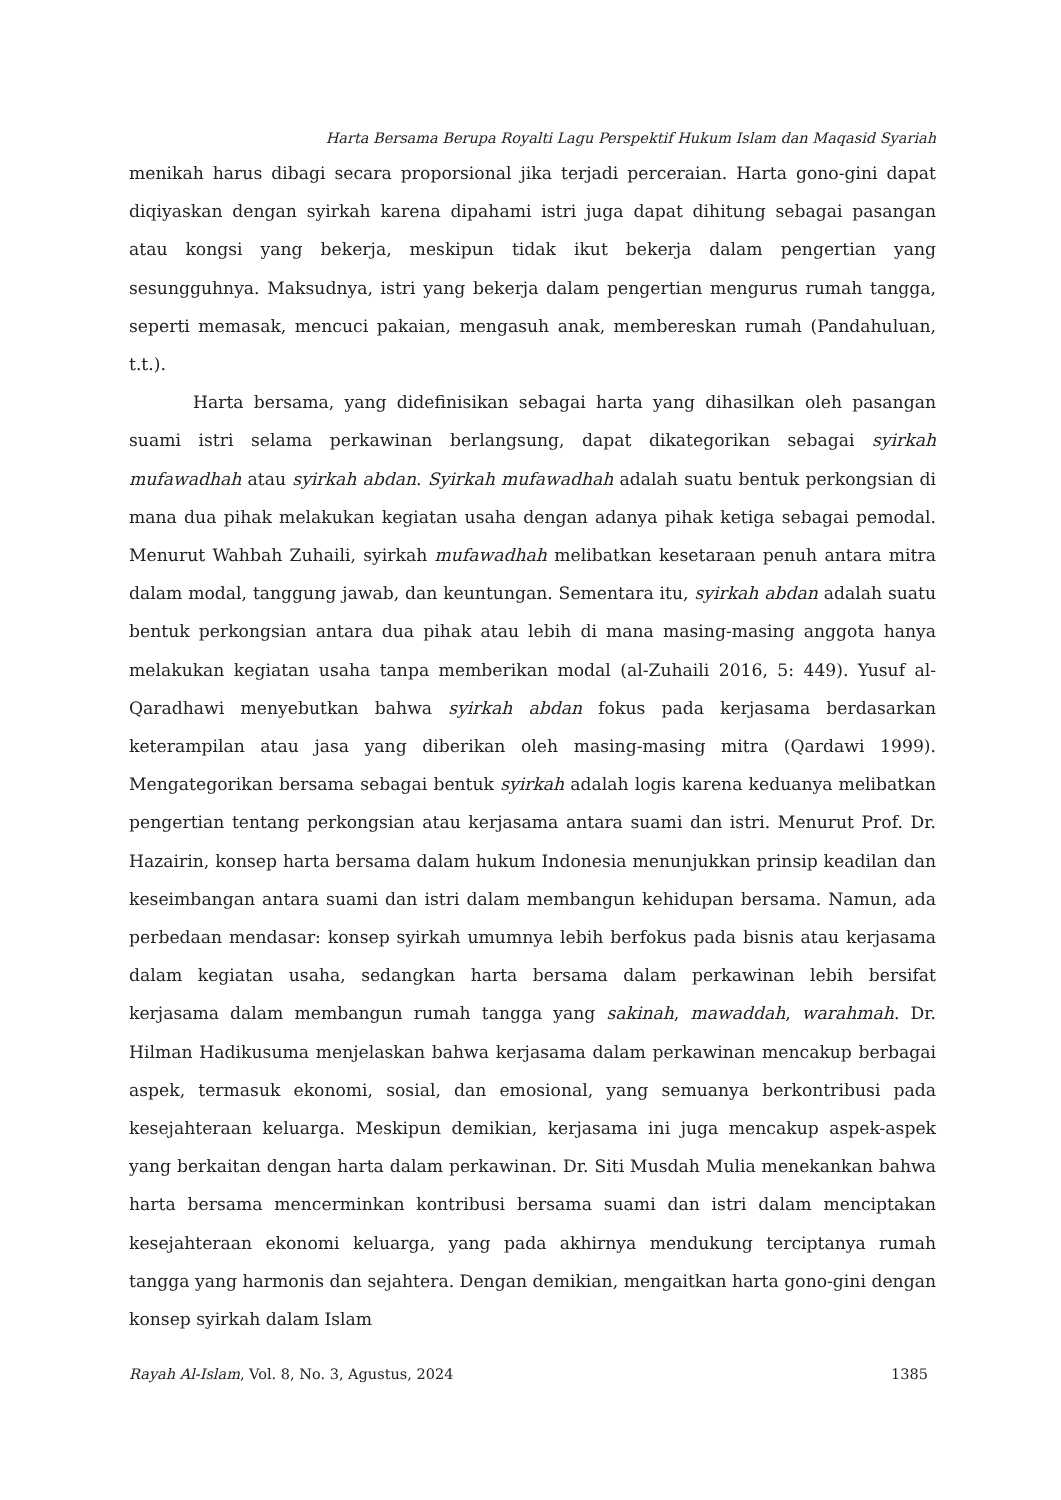Harta Bersama Berupa Royalti Lagu Perspektif Hukum Islam dan Maqasid Syariah
menikah harus dibagi secara proporsional jika terjadi perceraian. Harta gono-gini dapat diqiyaskan dengan syirkah karena dipahami istri juga dapat dihitung sebagai pasangan atau kongsi yang bekerja, meskipun tidak ikut bekerja dalam pengertian yang sesungguhnya. Maksudnya, istri yang bekerja dalam pengertian mengurus rumah tangga, seperti memasak, mencuci pakaian, mengasuh anak, membereskan rumah (Pandahuluan, t.t.).
Harta bersama, yang didefinisikan sebagai harta yang dihasilkan oleh pasangan suami istri selama perkawinan berlangsung, dapat dikategorikan sebagai syirkah mufawadhah atau syirkah abdan. Syirkah mufawadhah adalah suatu bentuk perkongsian di mana dua pihak melakukan kegiatan usaha dengan adanya pihak ketiga sebagai pemodal. Menurut Wahbah Zuhaili, syirkah mufawadhah melibatkan kesetaraan penuh antara mitra dalam modal, tanggung jawab, dan keuntungan. Sementara itu, syirkah abdan adalah suatu bentuk perkongsian antara dua pihak atau lebih di mana masing-masing anggota hanya melakukan kegiatan usaha tanpa memberikan modal (al-Zuhaili 2016, 5: 449). Yusuf al-Qaradhawi menyebutkan bahwa syirkah abdan fokus pada kerjasama berdasarkan keterampilan atau jasa yang diberikan oleh masing-masing mitra (Qardawi 1999). Mengategorikan bersama sebagai bentuk syirkah adalah logis karena keduanya melibatkan pengertian tentang perkongsian atau kerjasama antara suami dan istri. Menurut Prof. Dr. Hazairin, konsep harta bersama dalam hukum Indonesia menunjukkan prinsip keadilan dan keseimbangan antara suami dan istri dalam membangun kehidupan bersama. Namun, ada perbedaan mendasar: konsep syirkah umumnya lebih berfokus pada bisnis atau kerjasama dalam kegiatan usaha, sedangkan harta bersama dalam perkawinan lebih bersifat kerjasama dalam membangun rumah tangga yang sakinah, mawaddah, warahmah. Dr. Hilman Hadikusuma menjelaskan bahwa kerjasama dalam perkawinan mencakup berbagai aspek, termasuk ekonomi, sosial, dan emosional, yang semuanya berkontribusi pada kesejahteraan keluarga. Meskipun demikian, kerjasama ini juga mencakup aspek-aspek yang berkaitan dengan harta dalam perkawinan. Dr. Siti Musdah Mulia menekankan bahwa harta bersama mencerminkan kontribusi bersama suami dan istri dalam menciptakan kesejahteraan ekonomi keluarga, yang pada akhirnya mendukung terciptanya rumah tangga yang harmonis dan sejahtera. Dengan demikian, mengaitkan harta gono-gini dengan konsep syirkah dalam Islam
Rayah Al-Islam, Vol. 8, No. 3, Agustus, 2024 1385